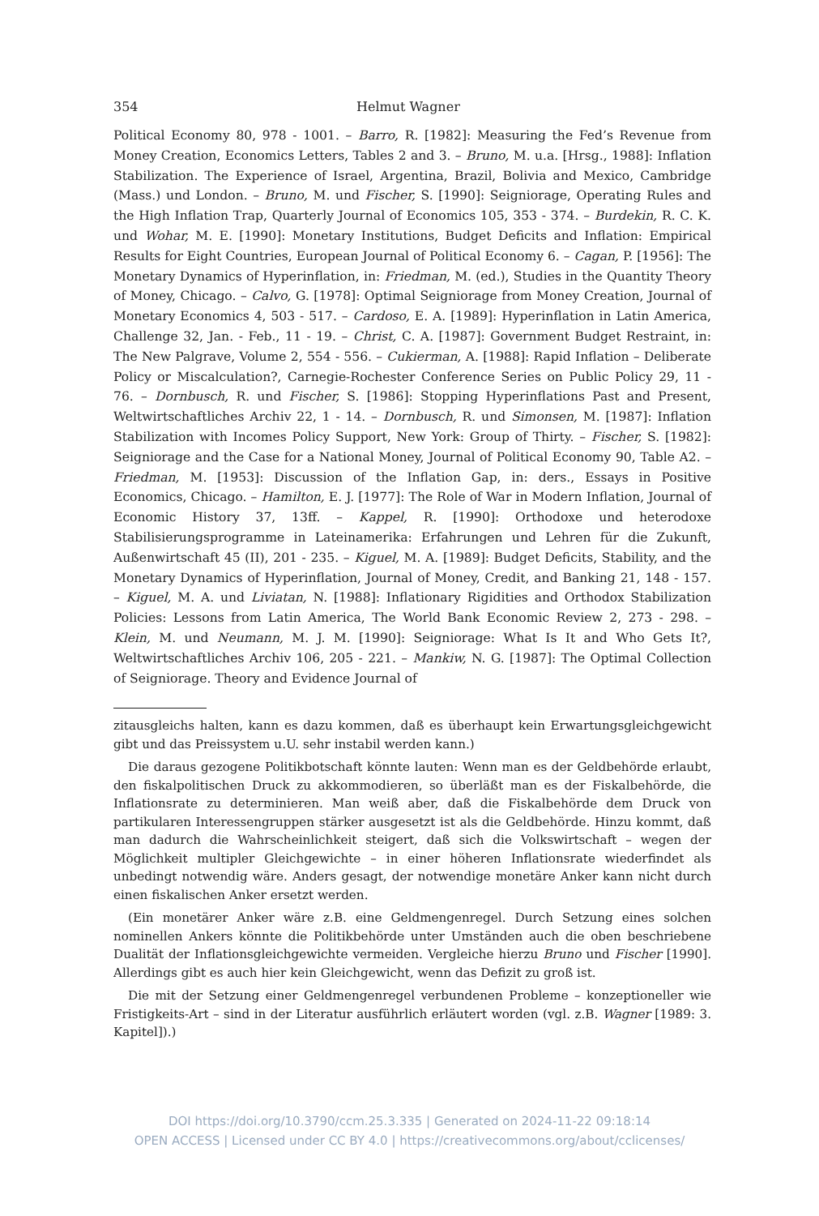354 Helmut Wagner
Political Economy 80, 978 - 1001. – Barro, R. [1982]: Measuring the Fed’s Revenue from Money Creation, Economics Letters, Tables 2 and 3. – Bruno, M. u.a. [Hrsg., 1988]: Inflation Stabilization. The Experience of Israel, Argentina, Brazil, Bolivia and Mexico, Cambridge (Mass.) und London. – Bruno, M. und Fischer, S. [1990]: Seigniorage, Operating Rules and the High Inflation Trap, Quarterly Journal of Economics 105, 353 - 374. – Burdekin, R. C. K. und Wohar, M. E. [1990]: Monetary Institutions, Budget Deficits and Inflation: Empirical Results for Eight Countries, European Journal of Political Economy 6. – Cagan, P. [1956]: The Monetary Dynamics of Hyperinflation, in: Friedman, M. (ed.), Studies in the Quantity Theory of Money, Chicago. – Calvo, G. [1978]: Optimal Seigniorage from Money Creation, Journal of Monetary Economics 4, 503 - 517. – Cardoso, E. A. [1989]: Hyperinflation in Latin America, Challenge 32, Jan. - Feb., 11 - 19. – Christ, C. A. [1987]: Government Budget Restraint, in: The New Palgrave, Volume 2, 554 - 556. – Cukierman, A. [1988]: Rapid Inflation – Deliberate Policy or Miscalculation?, Carnegie-Rochester Conference Series on Public Policy 29, 11 - 76. – Dornbusch, R. und Fischer, S. [1986]: Stopping Hyperinflations Past and Present, Weltwirtschaftliches Archiv 22, 1 - 14. – Dornbusch, R. und Simonsen, M. [1987]: Inflation Stabilization with Incomes Policy Support, New York: Group of Thirty. – Fischer, S. [1982]: Seigniorage and the Case for a National Money, Journal of Political Economy 90, Table A2. – Friedman, M. [1953]: Discussion of the Inflation Gap, in: ders., Essays in Positive Economics, Chicago. – Hamilton, E. J. [1977]: The Role of War in Modern Inflation, Journal of Economic History 37, 13ff. – Kappel, R. [1990]: Orthodoxe und heterodoxe Stabilisierungsprogramme in Lateinamerika: Erfahrungen und Lehren für die Zukunft, Außenwirtschaft 45 (II), 201 - 235. – Kiguel, M. A. [1989]: Budget Deficits, Stability, and the Monetary Dynamics of Hyperinflation, Journal of Money, Credit, and Banking 21, 148 - 157. – Kiguel, M. A. und Liviatan, N. [1988]: Inflationary Rigidities and Orthodox Stabilization Policies: Lessons from Latin America, The World Bank Economic Review 2, 273 - 298. – Klein, M. und Neumann, M. J. M. [1990]: Seigniorage: What Is It and Who Gets It?, Weltwirtschaftliches Archiv 106, 205 - 221. – Mankiw, N. G. [1987]: The Optimal Collection of Seigniorage. Theory and Evidence Journal of
zitausgleichs halten, kann es dazu kommen, daß es überhaupt kein Erwartungsgleichgewicht gibt und das Preissystem u.U. sehr instabil werden kann.)
Die daraus gezogene Politikbotschaft könnte lauten: Wenn man es der Geldbehörde erlaubt, den fiskalpolitischen Druck zu akkommodieren, so überläßt man es der Fiskalbehörde, die Inflationsrate zu determinieren. Man weiß aber, daß die Fiskalbehörde dem Druck von partikularen Interessengruppen stärker ausgesetzt ist als die Geldbehörde. Hinzu kommt, daß man dadurch die Wahrscheinlichkeit steigert, daß sich die Volkswirtschaft – wegen der Möglichkeit multipler Gleichgewichte – in einer höheren Inflationsrate wiederfindet als unbedingt notwendig wäre. Anders gesagt, der notwendige monetäre Anker kann nicht durch einen fiskalischen Anker ersetzt werden.
(Ein monetärer Anker wäre z.B. eine Geldmengenregel. Durch Setzung eines solchen nominellen Ankers könnte die Politikbehörde unter Umständen auch die oben beschriebene Dualität der Inflationsgleichgewichte vermeiden. Vergleiche hierzu Bruno und Fischer [1990]. Allerdings gibt es auch hier kein Gleichgewicht, wenn das Defizit zu groß ist.
Die mit der Setzung einer Geldmengenregel verbundenen Probleme – konzeptioneller wie Fristigkeits-Art – sind in der Literatur ausführlich erläutert worden (vgl. z.B. Wagner [1989: 3. Kapitel]).)
DOI https://doi.org/10.3790/ccm.25.3.335 | Generated on 2024-11-22 09:18:14
OPEN ACCESS | Licensed under CC BY 4.0 | https://creativecommons.org/about/cclicenses/